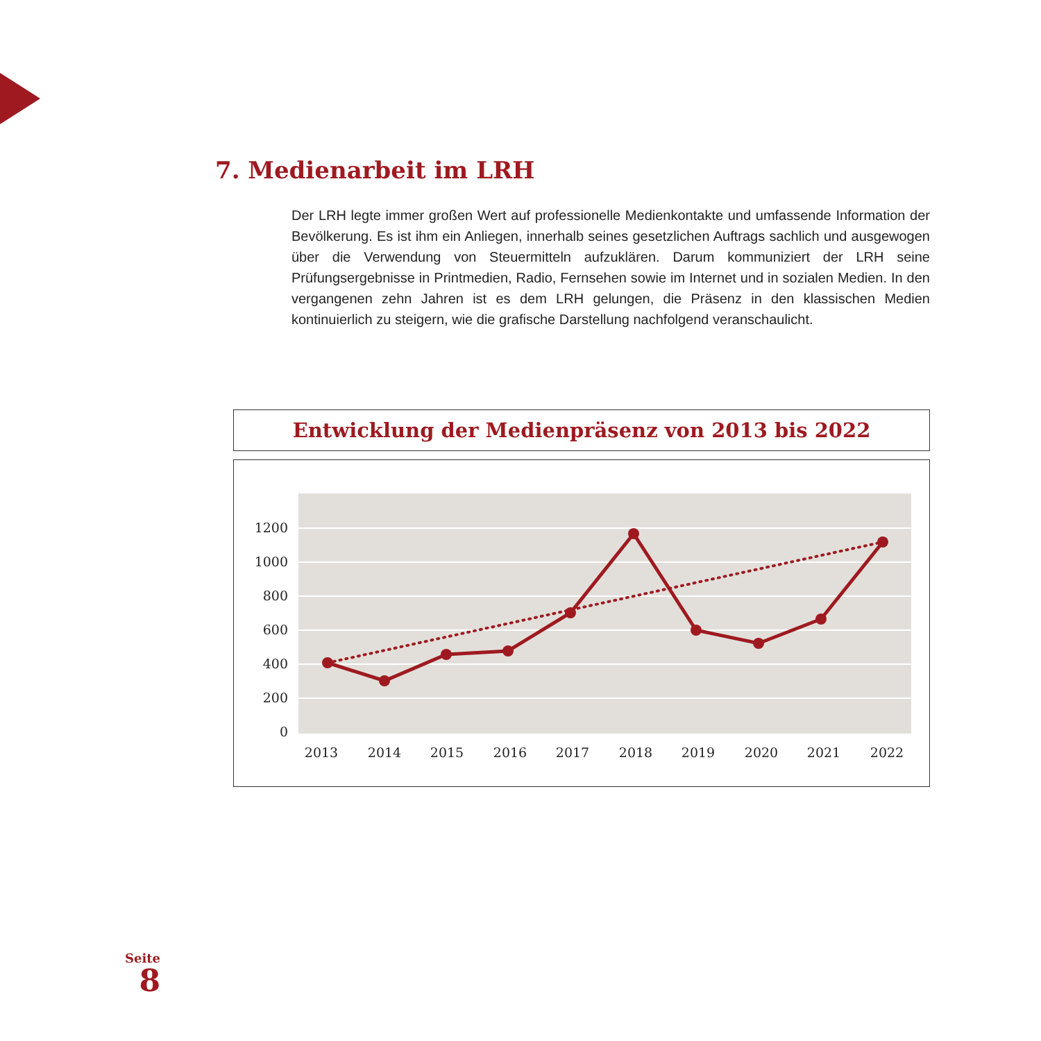7. Medienarbeit im LRH
Der LRH legte immer großen Wert auf professionelle Medienkontakte und umfassende Information der Bevölkerung. Es ist ihm ein Anliegen, innerhalb seines gesetzlichen Auftrags sachlich und ausgewogen über die Verwendung von Steuermitteln aufzuklären. Darum kommuniziert der LRH seine Prüfungsergebnisse in Printmedien, Radio, Fernsehen sowie im Internet und in sozialen Medien. In den vergangenen zehn Jahren ist es dem LRH gelungen, die Präsenz in den klassischen Medien kontinuierlich zu steigern, wie die grafische Darstellung nachfolgend veranschaulicht.
Entwicklung der Medienpräsenz von 2013 bis 2022
1200
1000
800
600
400
200
0
2013
2014
2015
2016
2017
2018
2019
2020
2021
2022
Seite
8